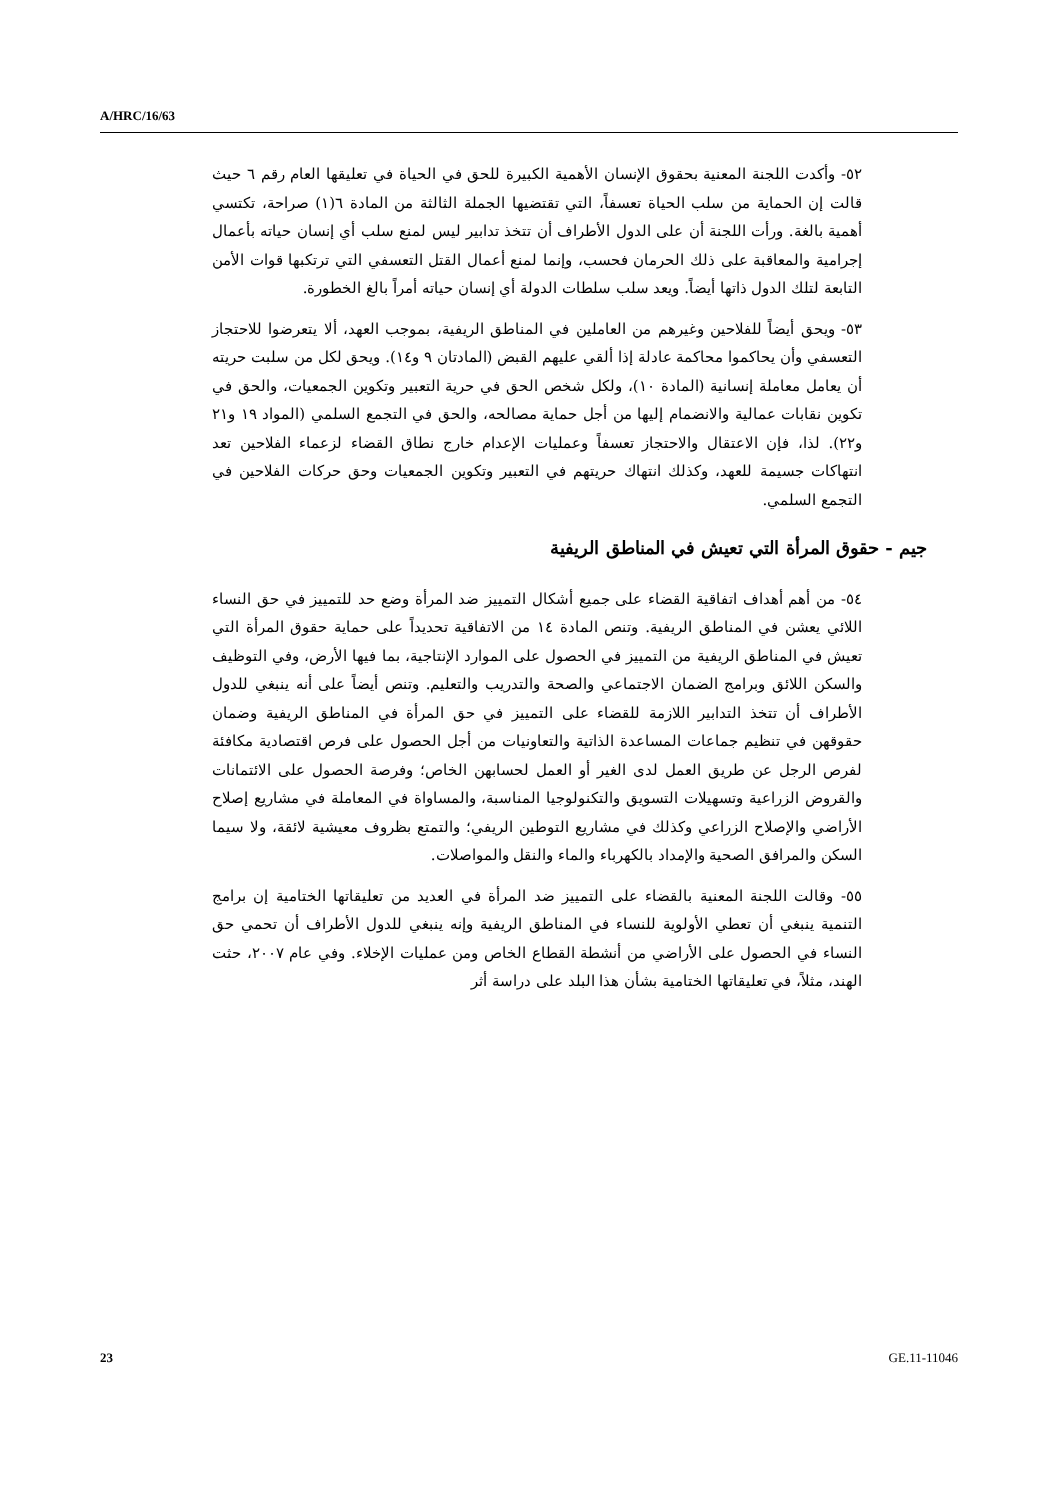A/HRC/16/63
٥٢- وأكدت اللجنة المعنية بحقوق الإنسان الأهمية الكبيرة للحق في الحياة في تعليقها العام رقم ٦ حيث قالت إن الحماية من سلب الحياة تعسفاً، التي تقتضيها الجملة الثالثة من المادة ٦(١) صراحة، تكتسي أهمية بالغة. ورأت اللجنة أن على الدول الأطراف أن تتخذ تدابير ليس لمنع سلب أي إنسان حياته بأعمال إجرامية والمعاقبة على ذلك الحرمان فحسب، وإنما لمنع أعمال القتل التعسفي التي ترتكبها قوات الأمن التابعة لتلك الدول ذاتها أيضاً. ويعد سلب سلطات الدولة أي إنسان حياته أمراً بالغ الخطورة.
٥٣- ويحق أيضاً للفلاحين وغيرهم من العاملين في المناطق الريفية، بموجب العهد، ألا يتعرضوا للاحتجاز التعسفي وأن يحاكموا محاكمة عادلة إذا ألقي عليهم القبض (المادتان ٩ و١٤). ويحق لكل من سلبت حريته أن يعامل معاملة إنسانية (المادة ١٠)، ولكل شخص الحق في حرية التعبير وتكوين الجمعيات، والحق في تكوين نقابات عمالية والانضمام إليها من أجل حماية مصالحه، والحق في التجمع السلمي (المواد ١٩ و٢١ و٢٢). لذا، فإن الاعتقال والاحتجاز تعسفاً وعمليات الإعدام خارج نطاق القضاء لزعماء الفلاحين تعد انتهاكات جسيمة للعهد، وكذلك انتهاك حريتهم في التعبير وتكوين الجمعيات وحق حركات الفلاحين في التجمع السلمي.
جيم - حقوق المرأة التي تعيش في المناطق الريفية
٥٤- من أهم أهداف اتفاقية القضاء على جميع أشكال التمييز ضد المرأة وضع حد للتمييز في حق النساء اللائي يعشن في المناطق الريفية. وتنص المادة ١٤ من الاتفاقية تحديداً على حماية حقوق المرأة التي تعيش في المناطق الريفية من التمييز في الحصول على الموارد الإنتاجية، بما فيها الأرض، وفي التوظيف والسكن اللائق وبرامج الضمان الاجتماعي والصحة والتدريب والتعليم. وتنص أيضاً على أنه ينبغي للدول الأطراف أن تتخذ التدابير اللازمة للقضاء على التمييز في حق المرأة في المناطق الريفية وضمان حقوقهن في تنظيم جماعات المساعدة الذاتية والتعاونيات من أجل الحصول على فرص اقتصادية مكافئة لفرص الرجل عن طريق العمل لدى الغير أو العمل لحسابهن الخاص؛ وفرصة الحصول على الائتمانات والقروض الزراعية وتسهيلات التسويق والتكنولوجيا المناسبة، والمساواة في المعاملة في مشاريع إصلاح الأراضي والإصلاح الزراعي وكذلك في مشاريع التوطين الريفي؛ والتمتع بظروف معيشية لائقة، ولا سيما السكن والمرافق الصحية والإمداد بالكهرباء والماء والنقل والمواصلات.
٥٥- وقالت اللجنة المعنية بالقضاء على التمييز ضد المرأة في العديد من تعليقاتها الختامية إن برامج التنمية ينبغي أن تعطي الأولوية للنساء في المناطق الريفية وإنه ينبغي للدول الأطراف أن تحمي حق النساء في الحصول على الأراضي من أنشطة القطاع الخاص ومن عمليات الإخلاء. وفي عام ٢٠٠٧، حثت الهند، مثلاً، في تعليقاتها الختامية بشأن هذا البلد على دراسة أثر
23 GE.11-11046